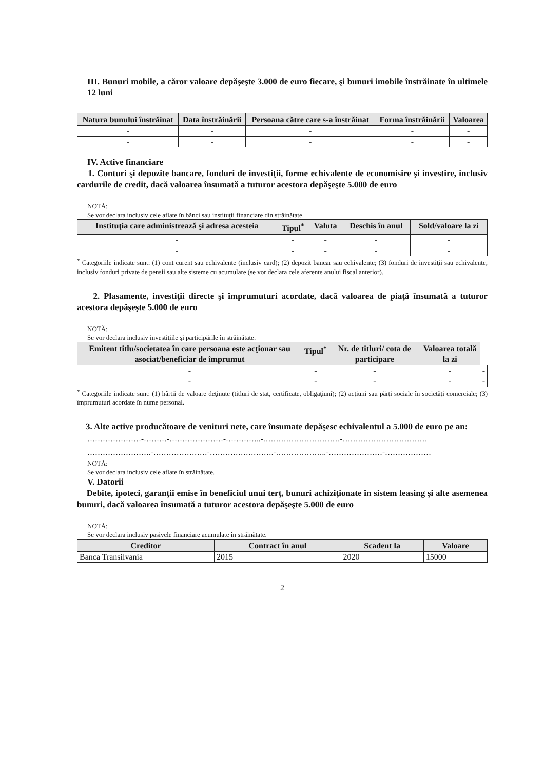III. Bunuri mobile, a căror valoare depăşeşte 3.000 de euro fiecare, şi bunuri imobile înstrăinate în ultimele 12 luni
| Natura bunului înstrăinat | Data înstrăinării | Persoana către care s-a înstrăinat | Forma înstrăinării | Valoarea |
| --- | --- | --- | --- | --- |
| - | - | - | - | - |
| - | - | - | - | - |
IV. Active financiare
1. Conturi şi depozite bancare, fonduri de investiţii, forme echivalente de economisire şi investire, inclusiv cardurile de credit, dacă valoarea însumată a tuturor acestora depăşeşte 5.000 de euro
NOTĂ:
Se vor declara inclusiv cele aflate în bănci sau instituţii financiare din străinătate.
| Instituţia care administrează şi adresa acesteia | Tipul<sup>*</sup> | Valuta | Deschis în anul | Sold/valoare la zi |
| --- | --- | --- | --- | --- |
| - | - | - | - | - |
| - | - | - | - | - |
<sup>*</sup> Categoriile indicate sunt: (1) cont curent sau echivalente (inclusiv card); (2) depozit bancar sau echivalente; (3) fonduri de investiţii sau echivalente, inclusiv fonduri private de pensii sau alte sisteme cu acumulare (se vor declara cele aferente anului fiscal anterior).
2. Plasamente, investiţii directe şi împrumuturi acordate, dacă valoarea de piaţă însumată a tuturor acestora depăşeşte 5.000 de euro
NOTĂ:
Se vor declara inclusiv investiţiile şi participările în străinătate.
| Emitent titlu/societatea în care persoana este acţionar sau asociat/beneficiar de împrumut | Tipul<sup>*</sup> | Nr. de titluri/ cota de participare | Valoarea totală la zi | |
| --- | --- | --- | --- | --- |
| - | - | - | - | - |
| - | - | - | - | - |
<sup>*</sup> Categoriile indicate sunt: (1) hârtii de valoare deţinute (titluri de stat, certificate, obligaţiuni); (2) acţiuni sau părţi sociale în societăţi comerciale; (3) împrumuturi acordate în nume personal.
3. Alte active producătoare de venituri nete, care însumate depăşesc echivalentul a 5.000 de euro pe an:
…………………-………-…………………-…………..-…………………………-……………………………
…………………….-…………………-…………………….-………………..-…………………-………………
NOTĂ:
Se vor declara inclusiv cele aflate în străinătate.
V. Datorii
Debite, ipoteci, garanţii emise în beneficiul unui terţ, bunuri achiziţionate în sistem leasing şi alte asemenea bunuri, dacă valoarea însumată a tuturor acestora depăşeşte 5.000 de euro
NOTĂ:
Se vor declara inclusiv pasivele financiare acumulate în străinătate.
| Creditor | Contract în anul | Scadent la | Valoare |
| --- | --- | --- | --- |
| Banca Transilvania | 2015 | 2020 | 15000 |
2